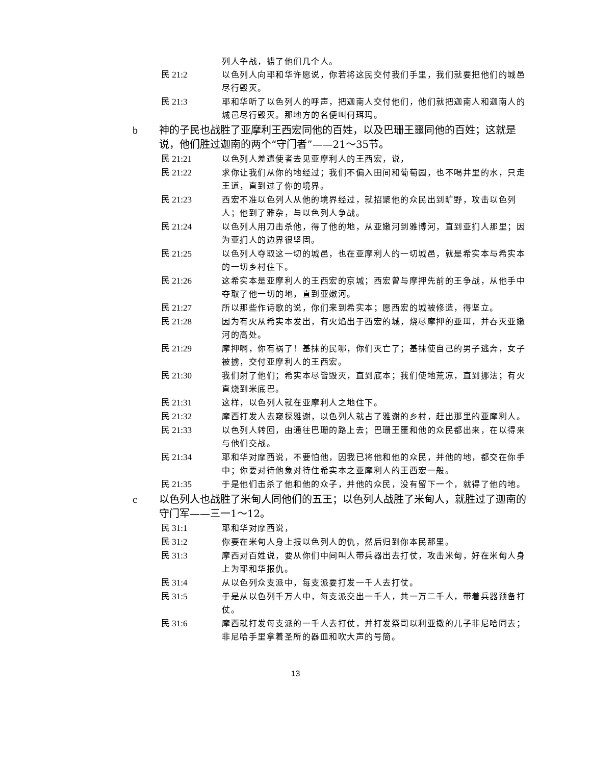列人争战，掳了他们几个人。
民 21:2 以色列人向耶和华许愿说，你若将这民交付我们手里，我们就要把他们的城邑尽行毁灭。
民 21:3 耶和华听了以色列人的呼声，把迦南人交付他们，他们就把迦南人和迦南人的城邑尽行毁灭。那地方的名便叫何珥玛。
b 神的子民也战胜了亚摩利王西宏同他的百姓，以及巴珊王噩同他的百姓；这就是说，他们胜过迦南的两个“守门者”——21～35节。
民 21:21 以色列人差遣使者去见亚摩利人的王西宏，说，
民 21:22 求你让我们从你的地经过；我们不偏入田间和葡萄园，也不喝井里的水，只走王道，直到过了你的境界。
民 21:23 西宏不准以色列人从他的境界经过，就招聚他的众民出到旷野，攻击以色列人；他到了雅杂，与以色列人争战。
民 21:24 以色列人用刀击杀他，得了他的地，从亚嫩河到雅博河，直到亚扪人那里；因为亚扪人的边界很坚固。
民 21:25 以色列人夺取这一切的城邑，也在亚摩利人的一切城邑，就是希实本与希实本的一切乡村住下。
民 21:26 这希实本是亚摩利人的王西宏的京城；西宏曾与摩押先前的王争战，从他手中夺取了他一切的地，直到亚嫩河。
民 21:27 所以那些作诗歌的说，你们来到希实本；愿西宏的城被修造，得坚立。
民 21:28 因为有火从希实本发出，有火焰出于西宏的城，烧尽摩押的亚珥，并吞灭亚嫩河的高处。
民 21:29 摩押啊，你有祸了！基抹的民哪，你们灭亡了；基抹使自己的男子逃奔，女子被掳，交付亚摩利人的王西宏。
民 21:30 我们射了他们；希实本尽皆毁灭，直到底本；我们使地荒凉，直到挪法；有火直烧到米底巴。
民 21:31 这样，以色列人就在亚摩利人之地住下。
民 21:32 摩西打发人去窥探雅谢，以色列人就占了雅谢的乡村，赶出那里的亚摩利人。
民 21:33 以色列人转回，由通往巴珊的路上去；巴珊王噩和他的众民都出来，在以得来与他们交战。
民 21:34 耶和华对摩西说，不要怕他，因我已将他和他的众民，并他的地，都交在你手中；你要对待他象对待住希实本之亚摩利人的王西宏一般。
民 21:35 于是他们击杀了他和他的众子，并他的众民，没有留下一个，就得了他的地。
c 以色列人也战胜了米甸人同他们的五王；以色列人战胜了米甸人，就胜过了迦南的守门军——三一1～12。
民 31:1 耶和华对摩西说，
民 31:2 你要在米甸人身上报以色列人的仇，然后归到你本民那里。
民 31:3 摩西对百姓说，要从你们中间叫人带兵器出去打仗，攻击米甸，好在米甸人身上为耶和华报仇。
民 31:4 从以色列众支派中，每支派要打发一千人去打仗。
民 31:5 于是从以色列千万人中，每支派交出一千人，共一万二千人，带着兵器预备打仗。
民 31:6 摩西就打发每支派的一千人去打仗，并打发祭司以利亚撒的儿子非尼哈同去；非尼哈手里拿着圣所的器皿和吹大声的号筒。
13